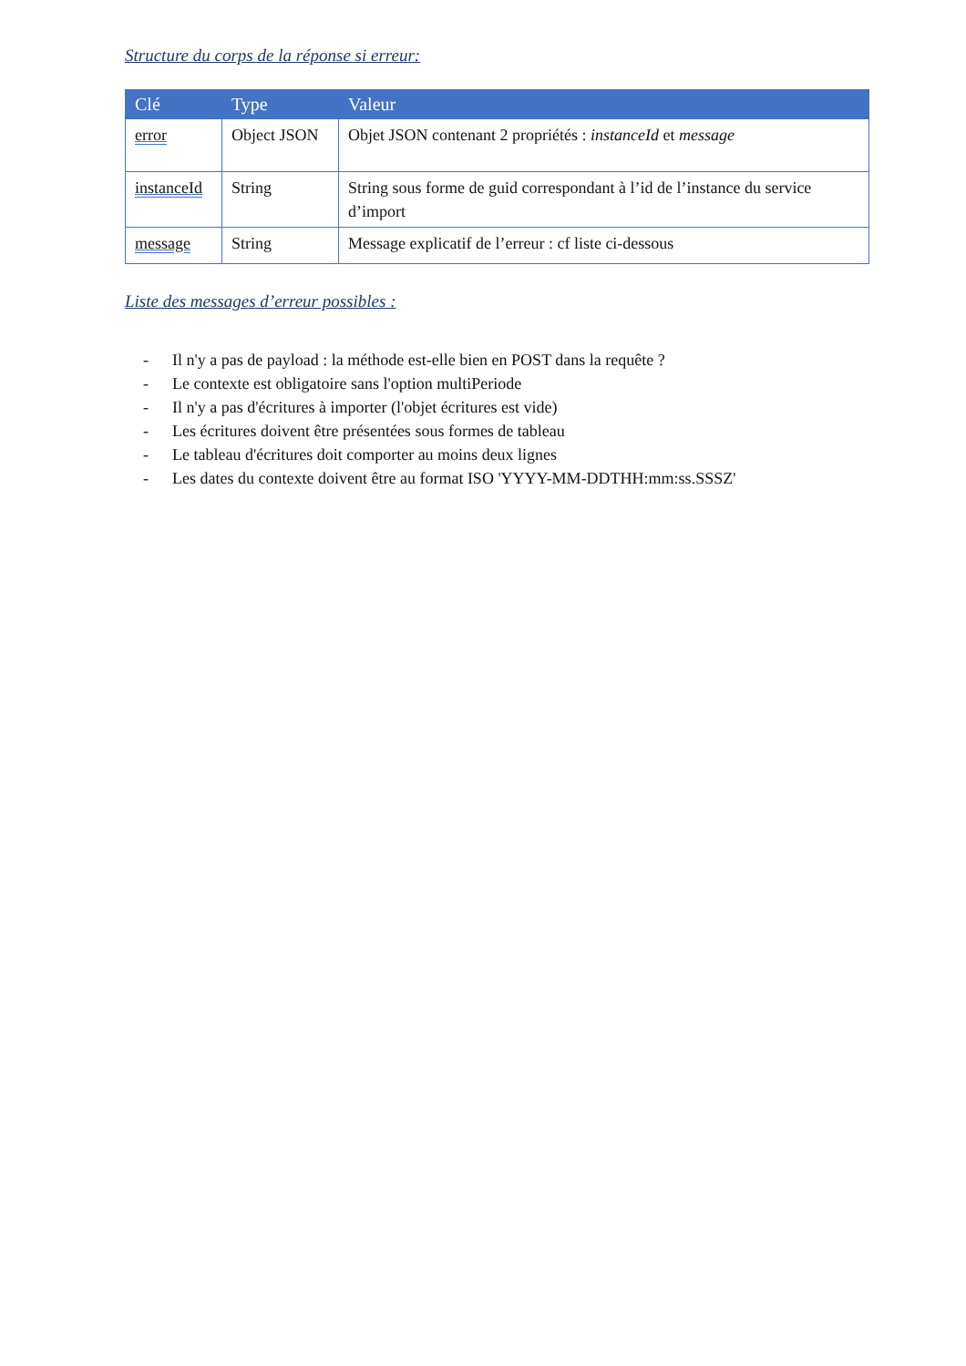Structure du corps de la réponse si erreur:
| Clé | Type | Valeur |
| --- | --- | --- |
| error | Object JSON | Objet JSON contenant 2 propriétés : instanceId et message |
| instanceId | String | String sous forme de guid correspondant à l’id de l’instance du service d’import |
| message | String | Message explicatif de l’erreur : cf liste ci-dessous |
Liste des messages d’erreur possibles :
- Il n'y a pas de payload : la méthode est-elle bien en POST dans la requête ?
- Le contexte est obligatoire sans l'option multiPeriode
- Il n'y a pas d'écritures à importer (l'objet écritures est vide)
- Les écritures doivent être présentées sous formes de tableau
- Le tableau d'écritures doit comporter au moins deux lignes
- Les dates du contexte doivent être au format ISO 'YYYY-MM-DDTHH:mm:ss.SSSZ'